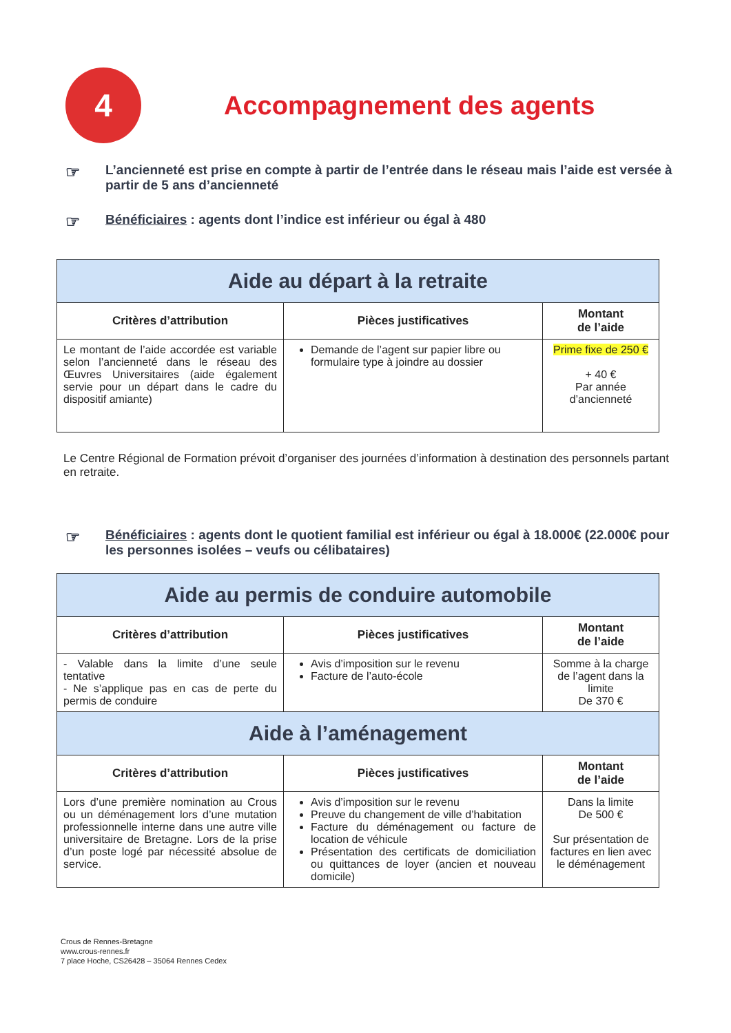4
Accompagnement des agents
☞ L’ancienneté est prise en compte à partir de l’entrée dans le réseau mais l’aide est versée à partir de 5 ans d’ancienneté
☞ Bénéficiaires : agents dont l’indice est inférieur ou égal à 480
| Aide au départ à la retraite | | |
| Critères d’attribution | Pièces justificatives | Montant de l’aide |
| Le montant de l’aide accordée est variable selon l’ancienneté dans le réseau des Œuvres Universitaires (aide également servie pour un départ dans le cadre du dispositif amiante) | Demande de l’agent sur papier libre ou formulaire type à joindre au dossier | Prime fixe de 250 € + 40 € Par année d’ancienneté |
Le Centre Régional de Formation prévoit d’organiser des journées d’information à destination des personnels partant en retraite.
☞ Bénéficiaires : agents dont le quotient familial est inférieur ou égal à 18.000€ (22.000€ pour les personnes isolées – veufs ou célibataires)
| Aide au permis de conduire automobile | | |
| Critères d’attribution | Pièces justificatives | Montant de l’aide |
| - Valable dans la limite d’une seule tentative - Ne s’applique pas en cas de perte du permis de conduire | Avis d’imposition sur le revenu Facture de l’auto-école | Somme à la charge de l’agent dans la limite De 370 € |
| Aide à l’aménagement | | |
| Critères d’attribution | Pièces justificatives | Montant de l’aide |
| Lors d’une première nomination au Crous ou un déménagement lors d’une mutation professionnelle interne dans une autre ville universitaire de Bretagne. Lors de la prise d’un poste logé par nécessité absolue de service. | Avis d’imposition sur le revenu Preuve du changement de ville d’habitation Facture du déménagement ou facture de location de véhicule Présentation des certificats de domiciliation ou quittances de loyer (ancien et nouveau domicile) | Dans la limite De 500 € Sur présentation de factures en lien avec le déménagement |
Crous de Rennes-Bretagne
www.crous-rennes.fr
7 place Hoche, CS26428 – 35064 Rennes Cedex